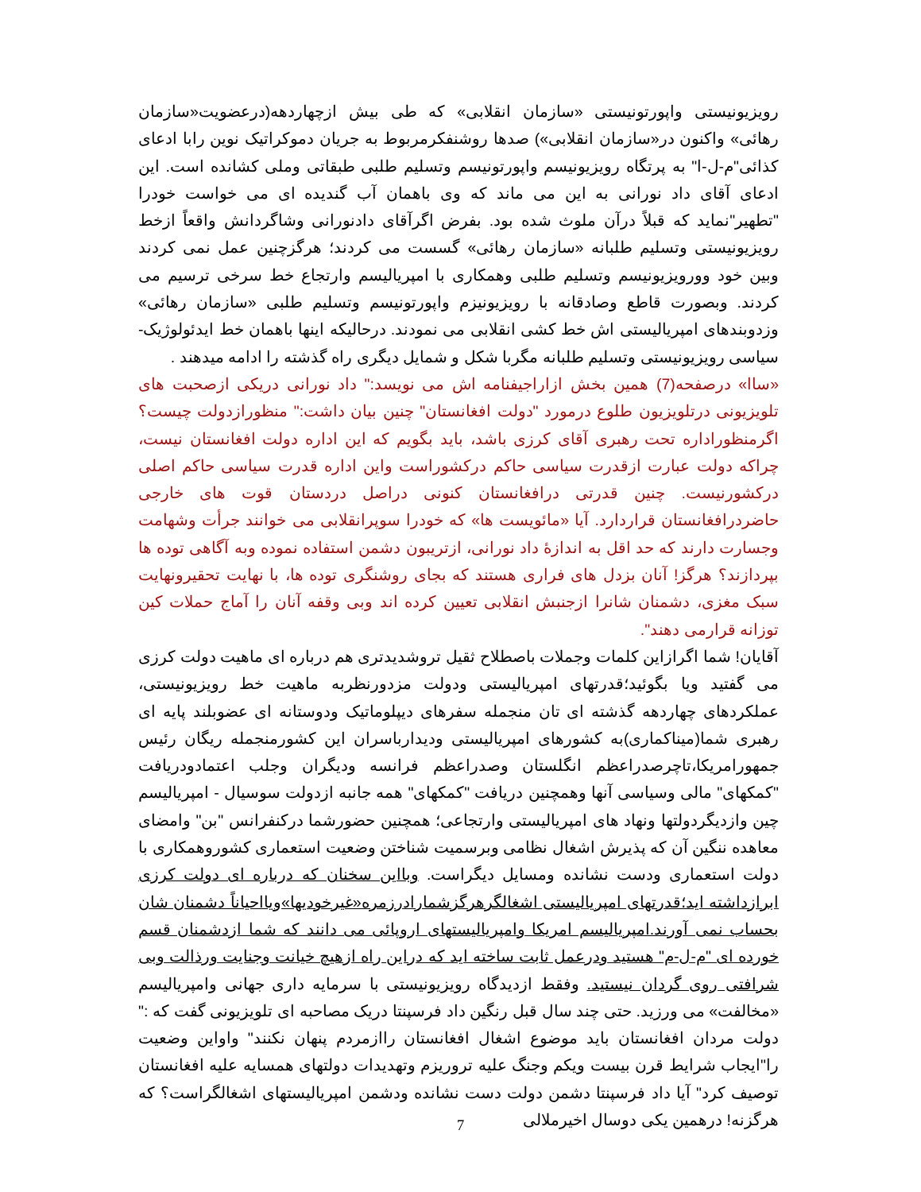رویزیونیستی واپورتونیستی «سازمان انقلابی» که طی بیش ازچهاردهه(درعضویت«سازمان رهائی» واکنون در«سازمان انقلابی») صدها روشنفکرمربوط به جریان دموکراتیک نوین رابا ادعای کذائی"م-ل-ا" به پرتگاه رویزیونیسم واپورتونیسم وتسلیم طلبی طبقاتی وملی کشانده است. این ادعای آقای داد نورانی به این می ماند که وی باهمان آب گندیده ای می خواست خودرا "تطهیر"نماید که قبلاً درآن ملوث شده بود. بفرض اگرآقای دادنورانی وشاگردانش واقعاً ازخط رویزیونیستی وتسلیم طلبانه «سازمان رهائی» گسست می کردند؛ هرگزچنین عمل نمی کردند وبین خود وورویزیونیسم وتسلیم طلبی وهمکاری با امپریالیسم وارتجاع خط سرخی ترسیم می کردند. وبصورت قاطع وصادقانه با رویزیونیزم واپورتونیسم وتسلیم طلبی «سازمان رهائی» وزدوبندهای امپریالیستی اش خط کشی انقلابی می نمودند. درحالیکه اینها باهمان خط ایدئولوژیک-سیاسی رویزیونیستی وتسلیم طلبانه مگربا شکل و شمایل دیگری راه گذشته را ادامه میدهند .
«ساا» درصفحه(7) همین بخش ازاراجیفنامه اش می نویسد:" داد نورانی دریکی ازصحبت های تلویزیونی درتلویزیون طلوع درمورد "دولت افغانستان" چنین بیان داشت:" منظورازدولت چیست؟ اگرمنظوراداره تحت رهبری آقای کرزی باشد، باید بگویم که این اداره دولت افغانستان نیست، چراکه دولت عبارت ازقدرت سیاسی حاکم درکشوراست واین اداره قدرت سیاسی حاکم اصلی درکشورنیست. چنین قدرتی درافغانستان کنونی دراصل دردستان قوت های خارجی حاضردرافغانستان قراردارد. آیا «مائویست ها» که خودرا سوپرانقلابی می خوانند جرأت وشهامت وجسارت دارند که حد اقل به اندازهٔ داد نورانی، ازتریبون دشمن استفاده نموده وبه آگاهی توده ها بپردازند؟ هرگز! آنان بزدل های فراری هستند که بجای روشنگری توده ها، با نهایت تحقیرونهایت سبک مغزی، دشمنان شانرا ازجنبش انقلابی تعیین کرده اند وبی وقفه آنان را آماج حملات کین توزانه قرارمی دهند".
آقایان! شما اگرازاین کلمات وجملات باصطلاح ثقیل تروشدیدتری هم درباره ای ماهیت دولت کرزی می گفتید ویا بگوئید؛قدرتهای امپریالیستی ودولت مزدورنظربه ماهیت خط رویزیونیستی، عملکردهای چهاردهه گذشته ای تان منجمله سفرهای دیپلوماتیک ودوستانه ای عضوبلند پایه ای رهبری شما(میناکماری)به کشورهای امپریالیستی ودیدارباسران این کشورمنجمله ریگان رئیس جمهورامریکا،تاچرصدراعظم انگلستان وصدراعظم فرانسه ودیگران وجلب اعتمادودریافت "کمکهای" مالی وسیاسی آنها وهمچنین دریافت "کمکهای" همه جانبه ازدولت سوسیال - امپریالیسم چین وازدیگردولتها ونهاد های امپریالیستی وارتجاعی؛ همچنین حضورشما درکنفرانس "بن" وامضای معاهده ننگین آن که پذیرش اشغال نظامی وبرسمیت شناختن وضعیت استعماری کشوروهمکاری با دولت استعماری ودست نشانده ومسایل دیگراست. وبااین سخنان که درباره ای دولت کرزی ابرازداشته اید؛قدرتهای امپریالیستی اشغالگرهرگزشمارادرزمره«غیرخودیها»ویااحیاناً دشمنان شان بحساب نمی آورند.امپریالیسم امریکا وامپریالیستهای اروپائی می دانند که شما ازدشمنان قسم خورده ای "م-ل-م" هستید ودرعمل ثابت ساخته اید که دراین راه ازهیچ خیانت وجنایت ورذالت وبی شرافتی روی گردان نیستید. وفقط ازدیدگاه رویزیونیستی با سرمایه داری جهانی وامپریالیسم «مخالفت» می ورزید. حتی چند سال قبل رنگین داد فرسپنتا دریک مصاحبه ای تلویزیونی گفت که :" دولت مردان افغانستان باید موضوع اشغال افغانستان راازمردم پنهان نکنند" واواین وضعیت را"ایجاب شرایط قرن بیست ویکم وجنگ علیه تروریزم وتهدیدات دولتهای همسایه علیه افغانستان توصیف کرد" آیا داد فرسپنتا دشمن دولت دست نشانده ودشمن امپریالیستهای اشغالگراست؟ که هرگزنه! درهمین یکی دوسال اخیرملالی
7